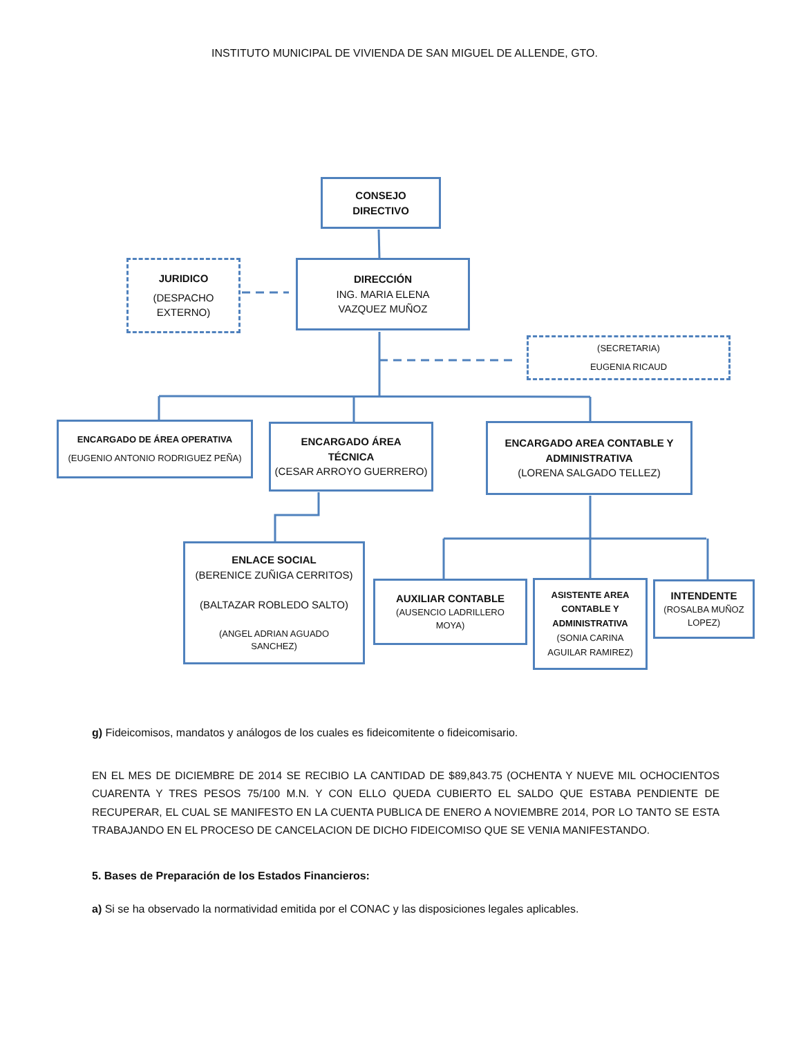INSTITUTO MUNICIPAL DE VIVIENDA DE SAN MIGUEL DE ALLENDE, GTO.
CONSEJO
DIRECTIVO
JURIDICO
(DESPACHO
EXTERNO)
DIRECCIÓN
ING. MARIA ELENA
VAZQUEZ MUÑOZ
(SECRETARIA)
EUGENIA RICAUD
ENCARGADO DE ÁREA OPERATIVA
(EUGENIO ANTONIO RODRIGUEZ PEÑA)
ENCARGADO ÁREA
TÉCNICA
(CESAR ARROYO GUERRERO)
ENCARGADO AREA CONTABLE Y
ADMINISTRATIVA
(LORENA SALGADO TELLEZ)
ENLACE SOCIAL
(BERENICE ZUÑIGA CERRITOS)
(BALTAZAR ROBLEDO SALTO)
(ANGEL ADRIAN AGUADO
SANCHEZ)
AUXILIAR CONTABLE
(AUSENCIO LADRILLERO
MOYA)
ASISTENTE AREA
CONTABLE Y
ADMINISTRATIVA
(SONIA CARINA
AGUILAR RAMIREZ)
INTENDENTE
(ROSALBA MUÑOZ
LOPEZ)
g) Fideicomisos, mandatos y análogos de los cuales es fideicomitente o fideicomisario.
EN EL MES DE DICIEMBRE DE 2014 SE RECIBIO LA CANTIDAD DE $89,843.75 (OCHENTA Y NUEVE MIL OCHOCIENTOS CUARENTA Y TRES PESOS 75/100 M.N. Y CON ELLO QUEDA CUBIERTO EL SALDO QUE ESTABA PENDIENTE DE RECUPERAR, EL CUAL SE MANIFESTO EN LA CUENTA PUBLICA DE ENERO A NOVIEMBRE 2014, POR LO TANTO SE ESTA TRABAJANDO EN EL PROCESO DE CANCELACION DE DICHO FIDEICOMISO QUE SE VENIA MANIFESTANDO.
5. Bases de Preparación de los Estados Financieros:
a) Si se ha observado la normatividad emitida por el CONAC y las disposiciones legales aplicables.